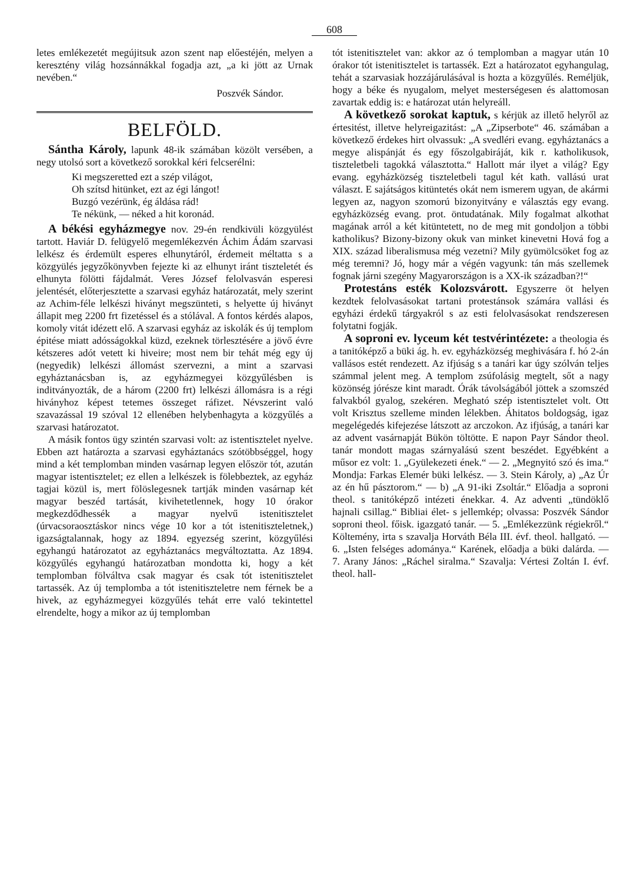608
letes emlékezetét megújitsuk azon szent nap előestéjén, melyen a keresztény világ hozsánnákkal fogadja azt, „a ki jött az Urnak nevében.“
Poszvék Sándor.
BELFÖLD.
Sántha Károly, lapunk 48-ik számában közölt versében, a negy utolsó sort a következő sorokkal kéri felcserélni:
Ki megszeretted ezt a szép világot,
Oh szítsd hitünket, ezt az égi lángot!
Buzgó vezérünk, ég áldása rád!
Te nékünk, — néked a hit koronád.
A békési egyházmegye nov. 29-én rendkivüli közgyülést tartott. Haviár D. felügyelő megemlékezvén Áchim Ádám szarvasi lelkész és érdemült esperes elhunytáról, érdemeit méltatta s a közgyülés jegyzőkönyvben fejezte ki az elhunyt iránt tiszteletét és elhunyta fölötti fájdalmát. Veres József felolvasván esperesi jelentését, előterjesztette a szarvasi egyház határozatát, mely szerint az Achim-féle lelkészi hiványt megszünteti, s helyette új hiványt állapit meg 2200 frt fizetéssel és a stólával. A fontos kérdés alapos, komoly vitát idézett elő. A szarvasi egyház az iskolák és új templom épitése miatt adósságokkal küzd, ezeknek törlesztésére a jövő évre kétszeres adót vetett ki hiveire; most nem bir tehát még egy új (negyedik) lelkészi állomást szervezni, a mint a szarvasi egyháztanácsban is, az egyházmegyei közgyűlésben is inditványozták, de a három (2200 frt) lelkészi állomásra is a régi hiványhoz képest tetemes összeget ráfizet. Névszerint való szavazással 19 szóval 12 ellenében helybenhagyta a közgyűlés a szarvasi határozatot.
A másik fontos ügy szintén szarvasi volt: az istentisztelet nyelve. Ebben azt határozta a szarvasi egyháztanács szótöbbséggel, hogy mind a két templomban minden vasárnap legyen először tót, azután magyar istentisztelet; ez ellen a lelkészek is fölebbeztek, az egyház tagjai közül is, mert fölöslegesnek tartják minden vasárnap két magyar beszéd tartását, kivihetetlennek, hogy 10 órakor megkezdődhessék a magyar nyelvű istenitisztelet (úrvacsoraosztáskor nincs vége 10 kor a tót istenitiszteletnek,) igazságtalannak, hogy az 1894. egyezség szerint, közgyűlési egyhangú határozatot az egyháztanács megváltoztatta. Az 1894. közgyűlés egyhangú határozatban mondotta ki, hogy a két templomban fölváltva csak magyar és csak tót istenitisztelet tartassék. Az új templomba a tót istenitiszteletre nem férnek be a hivek, az egyházmegyei közgyűlés tehát erre való tekintettel elrendelte, hogy a mikor az új templomban
tót istenitisztelet van: akkor az ó templomban a magyar után 10 órakor tót istenitisztelet is tartassék. Ezt a határozatot egyhangulag, tehát a szarvasiak hozzájárulásával is hozta a közgyűlés. Reméljük, hogy a béke és nyugalom, melyet mesterségesen és alattomosan zavartak eddig is: e határozat után helyreáll.
A következő sorokat kaptuk, s kérjük az illető helyről az értesitést, illetve helyreigazitást: „A „Zipserbote“ 46. számában a következő érdekes hirt olvassuk: „A svedléri evang. egyháztanács a megye alispánját és egy főszolgabiráját, kik r. katholikusok, tiszteletbeli tagokká választotta.“ Hallott már ilyet a világ? Egy evang. egyházközség tiszteletbeli tagul két kath. vallású urat választ. E sajátságos kitüntetés okát nem ismerem ugyan, de akármi legyen az, nagyon szomorú bizonyitvány e választás egy evang. egyházközség evang. prot. öntudatának. Mily fogalmat alkothat magának arról a két kitüntetett, no de meg mit gondoljon a többi katholikus? Bizony-bizony okuk van minket kinevetni Hová fog a XIX. század liberalismusa még vezetni? Mily gyümölcsöket fog az még teremni? Jó, hogy már a végén vagyunk: tán más szellemek fognak járni szegény Magyarországon is a XX-ik században?!“
Protestáns esték Kolozsvárott. Egyszerre öt helyen kezdtek felolvasásokat tartani protestánsok számára vallási és egyházi érdekű tárgyakról s az esti felolvasásokat rendszeresen folytatni fogják.
A soproni ev. lyceum két testvérintézete: a theologia és a tanitóképző a büki ág. h. ev. egyházközség meghivására f. hó 2-án vallásos estét rendezett. Az ifjúság s a tanári kar úgy szólván teljes számmal jelent meg. A templom zsúfolásig megtelt, sőt a nagy közönség jórésze kint maradt. Órák távolságából jöttek a szomszéd falvakból gyalog, szekéren. Megható szép istentisztelet volt. Ott volt Krisztus szelleme minden lélekben. Áhitatos boldogság, igaz megelégedés kifejezése látszott az arczokon. Az ifjúság, a tanári kar az advent vasárnapját Bükön töltötte. E napon Payr Sándor theol. tanár mondott magas szárnyalású szent beszédet. Egyébként a műsor ez volt: 1. „Gyülekezeti ének.“ — 2. „Megnyitó szó és ima.“ Mondja: Farkas Elemér büki lelkész. — 3. Stein Károly, a) „Az Úr az én hű pásztorom.“ — b) „A 91-iki Zsoltár.“ Előadja a soproni theol. s tanitóképző intézeti énekkar. 4. Az adventi „tündöklő hajnali csillag.“ Bibliai élet- s jellemkép; olvassa: Poszvék Sándor soproni theol. főisk. igazgató tanár. — 5. „Emlékezzünk régiekről.“ Költemény, irta s szavalja Horváth Béla III. évf. theol. hallgató. — 6. „Isten felséges adománya.“ Karének, előadja a büki dalárda. — 7. Arany János: „Ráchel siralma.“ Szavalja: Vértesi Zoltán I. évf. theol. hall-